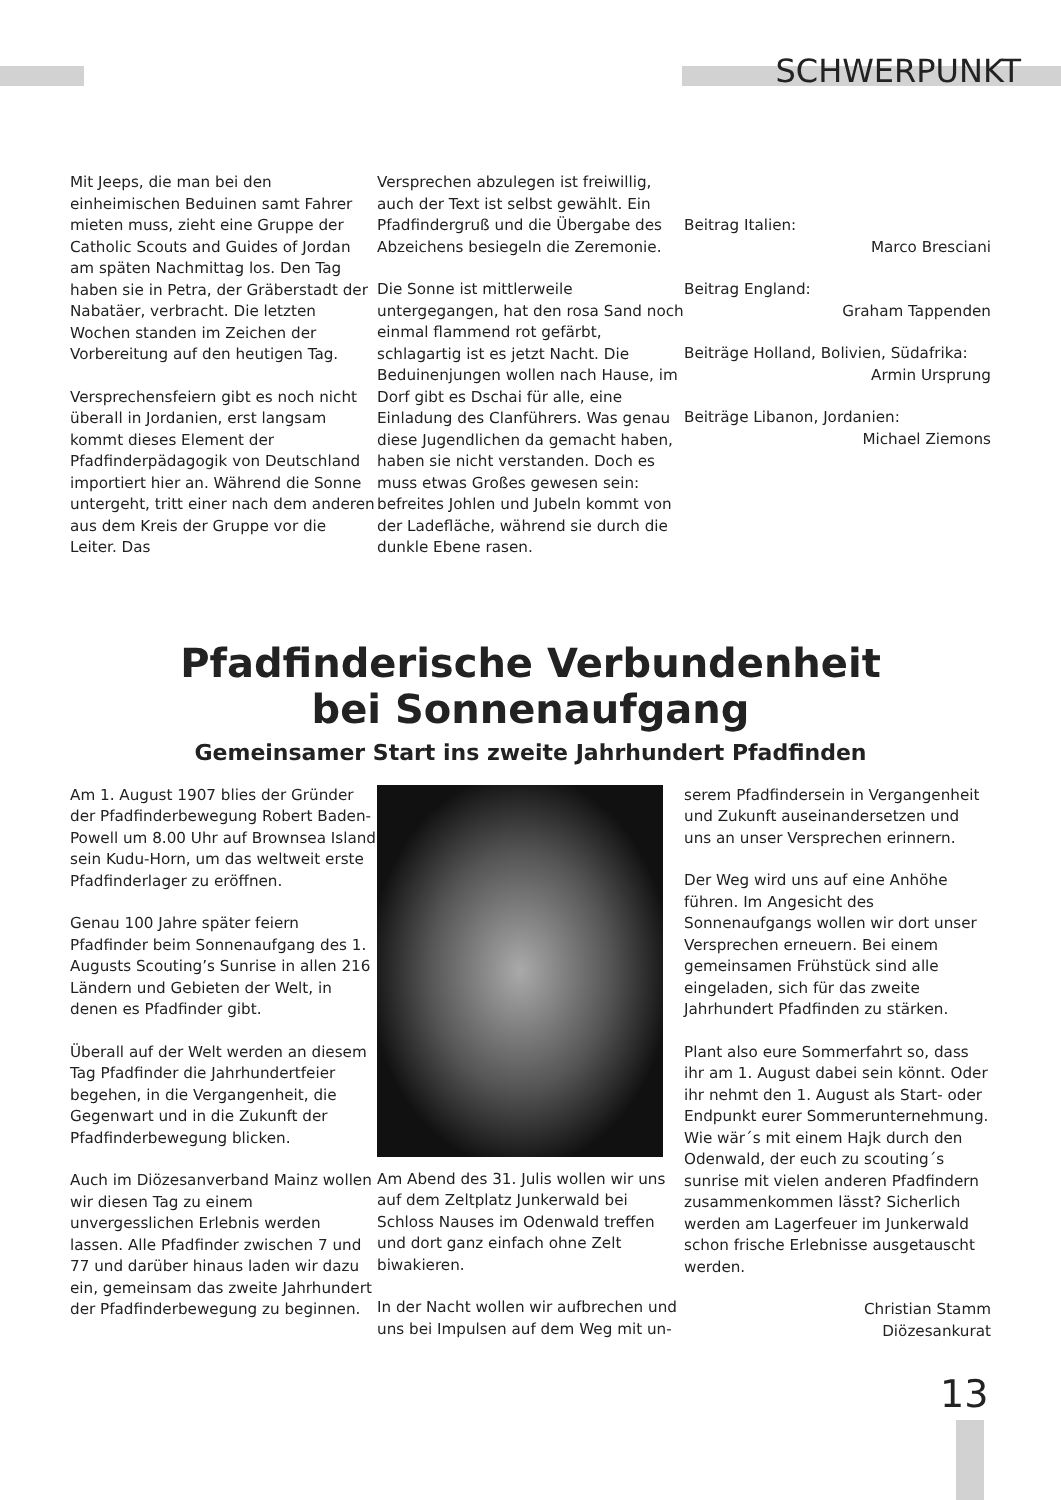SCHWERPUNKT
Mit Jeeps, die man bei den einheimischen Beduinen samt Fahrer mieten muss, zieht eine Gruppe der Catholic Scouts and Guides of Jordan am späten Nachmittag los. Den Tag haben sie in Petra, der Gräberstadt der Nabatäer, verbracht. Die letzten Wochen standen im Zeichen der Vorbereitung auf den heutigen Tag.
Versprechensfeiern gibt es noch nicht überall in Jordanien, erst langsam kommt dieses Element der Pfadfinderpädagogik von Deutschland importiert hier an. Während die Sonne untergeht, tritt einer nach dem anderen aus dem Kreis der Gruppe vor die Leiter. Das
Versprechen abzulegen ist freiwillig, auch der Text ist selbst gewählt. Ein Pfadfindergruß und die Übergabe des Abzeichens besiegeln die Zeremonie.
Die Sonne ist mittlerweile untergegangen, hat den rosa Sand noch einmal flammend rot gefärbt, schlagartig ist es jetzt Nacht. Die Beduinenjungen wollen nach Hause, im Dorf gibt es Dschai für alle, eine Einladung des Clanführers. Was genau diese Jugendlichen da gemacht haben, haben sie nicht verstanden. Doch es muss etwas Großes gewesen sein: befreites Johlen und Jubeln kommt von der Ladefläche, während sie durch die dunkle Ebene rasen.
Beitrag Italien:
Marco Bresciani
Beitrag England:
Graham Tappenden
Beiträge Holland, Bolivien, Südafrika:
Armin Ursprung
Beiträge Libanon, Jordanien:
Michael Ziemons
Pfadfinderische Verbundenheit
bei Sonnenaufgang
Gemeinsamer Start ins zweite Jahrhundert Pfadfinden
Am 1. August 1907 blies der Gründer der Pfadfinderbewegung Robert Baden-Powell um 8.00 Uhr auf Brownsea Island sein Kudu-Horn, um das weltweit erste Pfadfinderlager zu eröffnen.
Genau 100 Jahre später feiern Pfadfinder beim Sonnenaufgang des 1. Augusts Scouting’s Sunrise in allen 216 Ländern und Gebieten der Welt, in denen es Pfadfinder gibt.
Überall auf der Welt werden an diesem Tag Pfadfinder die Jahrhundertfeier begehen, in die Vergangenheit, die Gegenwart und in die Zukunft der Pfadfinderbewegung blicken.
Auch im Diözesanverband Mainz wollen wir diesen Tag zu einem unvergesslichen Erlebnis werden lassen. Alle Pfadfinder zwischen 7 und 77 und darüber hinaus laden wir dazu ein, gemeinsam das zweite Jahrhundert der Pfadfinderbewegung zu beginnen.
Am Abend des 31. Julis wollen wir uns auf dem Zeltplatz Junkerwald bei Schloss Nauses im Odenwald treffen und dort ganz einfach ohne Zelt biwakieren.
In der Nacht wollen wir aufbrechen und uns bei Impulsen auf dem Weg mit un-
serem Pfadfindersein in Vergangenheit und Zukunft auseinandersetzen und uns an unser Versprechen erinnern.
Der Weg wird uns auf eine Anhöhe führen. Im Angesicht des Sonnenaufgangs wollen wir dort unser Versprechen erneuern. Bei einem gemeinsamen Frühstück sind alle eingeladen, sich für das zweite Jahrhundert Pfadfinden zu stärken.
Plant also eure Sommerfahrt so, dass ihr am 1. August dabei sein könnt. Oder ihr nehmt den 1. August als Start- oder Endpunkt eurer Sommerunternehmung. Wie wär´s mit einem Hajk durch den Odenwald, der euch zu scouting´s sunrise mit vielen anderen Pfadfindern zusammenkommen lässt? Sicherlich werden am Lagerfeuer im Junkerwald schon frische Erlebnisse ausgetauscht werden.
Christian Stamm
Diözesankurat
13